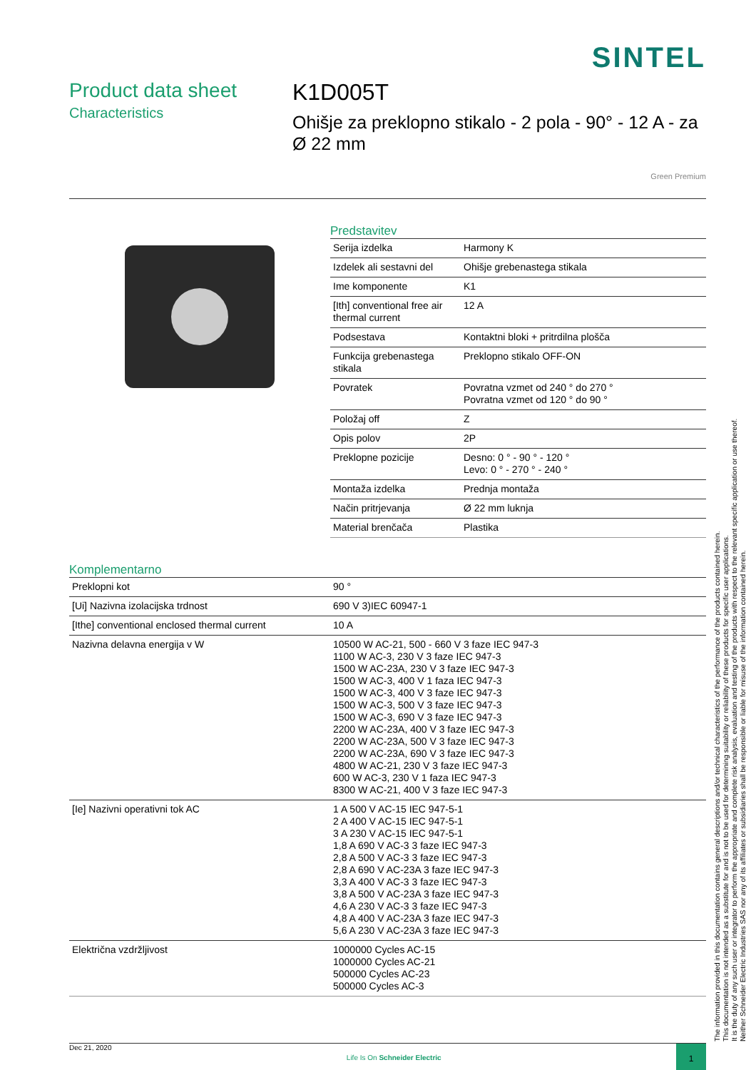SINTEL
Product data sheet
Characteristics
K1D005T
Ohišje za preklopno stikalo - 2 pola - 90° - 12 A - za Ø 22 mm
Green Premium
Predstavitev
| Serija izdelka | Harmony K |
| Izdelek ali sestavni del | Ohišje grebenastega stikala |
| Ime komponente | K1 |
| [Ith] conventional free air thermal current | 12 A |
| Podsestava | Kontaktni bloki + pritrdilna plošča |
| Funkcija grebenastega stikala | Preklopno stikalo OFF-ON |
| Povratek | Povratna vzmet od 240 ° do 270 ° Povratna vzmet od 120 ° do 90 ° |
| Položaj off | Z |
| Opis polov | 2P |
| Preklopne pozicije | Desno: 0 ° - 90 ° - 120 ° Levo: 0 ° - 270 ° - 240 ° |
| Montaža izdelka | Prednja montaža |
| Način pritrjevanja | Ø 22 mm luknja |
| Material brenčača | Plastika |
Komplementarno
| Preklopni kot | 90 ° |
| [Ui] Nazivna izolacijska trdnost | 690 V 3)IEC 60947-1 |
| [Ithe] conventional enclosed thermal current | 10 A |
| Nazivna delavna energija v W | 10500 W AC-21, 500 - 660 V 3 faze IEC 947-3 1100 W AC-3, 230 V 3 faze IEC 947-3 1500 W AC-23A, 230 V 3 faze IEC 947-3 1500 W AC-3, 400 V 1 faza IEC 947-3 1500 W AC-3, 400 V 3 faze IEC 947-3 1500 W AC-3, 500 V 3 faze IEC 947-3 1500 W AC-3, 690 V 3 faze IEC 947-3 2200 W AC-23A, 400 V 3 faze IEC 947-3 2200 W AC-23A, 500 V 3 faze IEC 947-3 2200 W AC-23A, 690 V 3 faze IEC 947-3 4800 W AC-21, 230 V 3 faze IEC 947-3 600 W AC-3, 230 V 1 faza IEC 947-3 8300 W AC-21, 400 V 3 faze IEC 947-3 |
| [Ie] Nazivni operativni tok AC | 1 A 500 V AC-15 IEC 947-5-1 2 A 400 V AC-15 IEC 947-5-1 3 A 230 V AC-15 IEC 947-5-1 1,8 A 690 V AC-3 3 faze IEC 947-3 2,8 A 500 V AC-3 3 faze IEC 947-3 2,8 A 690 V AC-23A 3 faze IEC 947-3 3,3 A 400 V AC-3 3 faze IEC 947-3 3,8 A 500 V AC-23A 3 faze IEC 947-3 4,6 A 230 V AC-3 3 faze IEC 947-3 4,8 A 400 V AC-23A 3 faze IEC 947-3 5,6 A 230 V AC-23A 3 faze IEC 947-3 |
| Električna vzdržljivost | 1000000 Cycles AC-15 1000000 Cycles AC-21 500000 Cycles AC-23 500000 Cycles AC-3 |
The information provided in this documentation contains general descriptions and/or technical characteristics of the performance of the products contained herein.
This documentation is not intended as a substitute for and is not to be used for determining suitability or reliability of these products for specific user applications.
It is the duty of any such user or integrator to perform the appropriate and complete risk analysis, evaluation and testing of the products with respect to the relevant specific application or use thereof.
Neither Schneider Electric Industries SAS nor any of its affiliates or subsidiaries shall be responsible or liable for misuse of the information contained herein.
Dec 21, 2020 Life Is On Schneider Electric 1